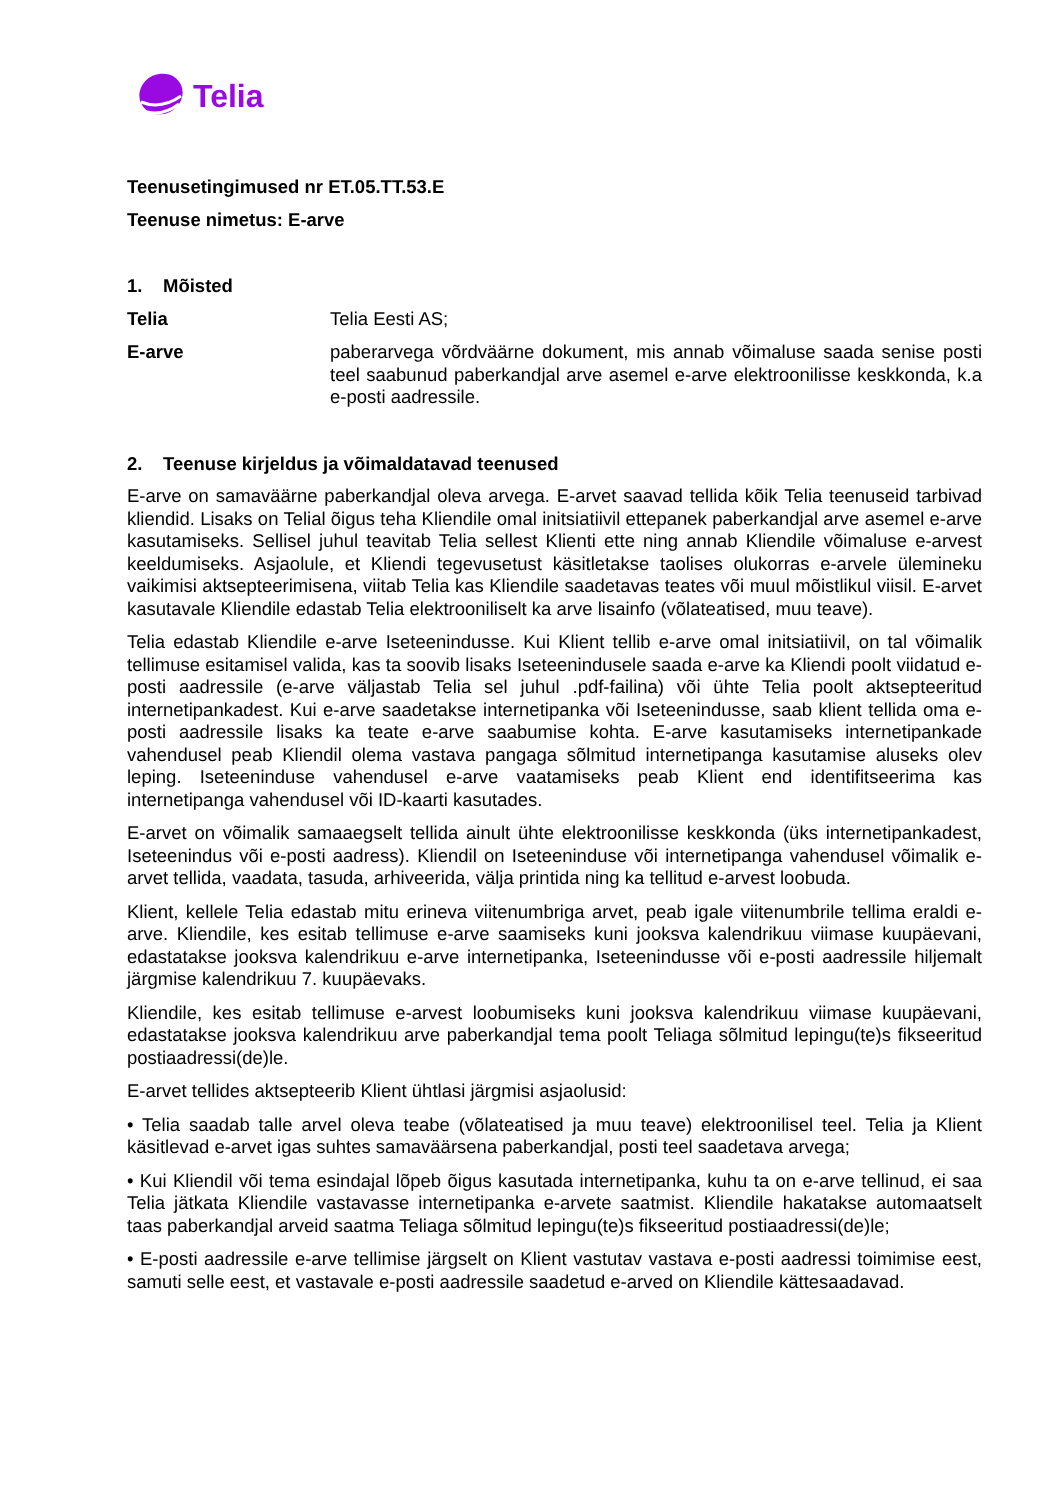Telia
Teenusetingimused nr ET.05.TT.53.E
Teenuse nimetus: E-arve
1. Mõisted
Telia Telia Eesti AS;
E-arve paberarvega võrdväärne dokument, mis annab võimaluse saada senise posti teel saabunud paberkandjal arve asemel e-arve elektroonilisse keskkonda, k.a e-posti aadressile.
2. Teenuse kirjeldus ja võimaldatavad teenused
E-arve on samaväärne paberkandjal oleva arvega. E-arvet saavad tellida kõik Telia teenuseid tarbivad kliendid. Lisaks on Telial õigus teha Kliendile omal initsiatiivil ettepanek paberkandjal arve asemel e-arve kasutamiseks. Sellisel juhul teavitab Telia sellest Klienti ette ning annab Kliendile võimaluse e-arvest keeldumiseks. Asjaolule, et Kliendi tegevusetust käsitletakse taolises olukorras e-arvele ülemineku vaikimisi aktsepteerimisena, viitab Telia kas Kliendile saadetavas teates või muul mõistlikul viisil. E-arvet kasutavale Kliendile edastab Telia elektrooniliselt ka arve lisainfo (võlateatised, muu teave).
Telia edastab Kliendile e-arve Iseteenindusse. Kui Klient tellib e-arve omal initsiatiivil, on tal võimalik tellimuse esitamisel valida, kas ta soovib lisaks Iseteenindusele saada e-arve ka Kliendi poolt viidatud e-posti aadressile (e-arve väljastab Telia sel juhul .pdf-failina) või ühte Telia poolt aktsepteeritud internetipankadest. Kui e-arve saadetakse internetipanka või Iseteenindusse, saab klient tellida oma e-posti aadressile lisaks ka teate e-arve saabumise kohta. E-arve kasutamiseks internetipankade vahendusel peab Kliendil olema vastava pangaga sõlmitud internetipanga kasutamise aluseks olev leping. Iseteeninduse vahendusel e-arve vaatamiseks peab Klient end identifitseerima kas internetipanga vahendusel või ID-kaarti kasutades.
E-arvet on võimalik samaaegselt tellida ainult ühte elektroonilisse keskkonda (üks internetipankadest, Iseteenindus või e-posti aadress). Kliendil on Iseteeninduse või internetipanga vahendusel võimalik e-arvet tellida, vaadata, tasuda, arhiveerida, välja printida ning ka tellitud e-arvest loobuda.
Klient, kellele Telia edastab mitu erineva viitenumbriga arvet, peab igale viitenumbrile tellima eraldi e-arve. Kliendile, kes esitab tellimuse e-arve saamiseks kuni jooksva kalendrikuu viimase kuupäevani, edastatakse jooksva kalendrikuu e-arve internetipanka, Iseteenindusse või e-posti aadressile hiljemalt järgmise kalendrikuu 7. kuupäevaks.
Kliendile, kes esitab tellimuse e-arvest loobumiseks kuni jooksva kalendrikuu viimase kuupäevani, edastatakse jooksva kalendrikuu arve paberkandjal tema poolt Teliaga sõlmitud lepingu(te)s fikseeritud postiaadressi(de)le.
E-arvet tellides aktsepteerib Klient ühtlasi järgmisi asjaolusid:
• Telia saadab talle arvel oleva teabe (võlateatised ja muu teave) elektroonilisel teel. Telia ja Klient käsitlevad e-arvet igas suhtes samaväärsena paberkandjal, posti teel saadetava arvega;
• Kui Kliendil või tema esindajal lõpeb õigus kasutada internetipanka, kuhu ta on e-arve tellinud, ei saa Telia jätkata Kliendile vastavasse internetipanka e-arvete saatmist. Kliendile hakatakse automaatselt taas paberkandjal arveid saatma Teliaga sõlmitud lepingu(te)s fikseeritud postiaadressi(de)le;
• E-posti aadressile e-arve tellimise järgselt on Klient vastutav vastava e-posti aadressi toimimise eest, samuti selle eest, et vastavale e-posti aadressile saadetud e-arved on Kliendile kättesaadavad.